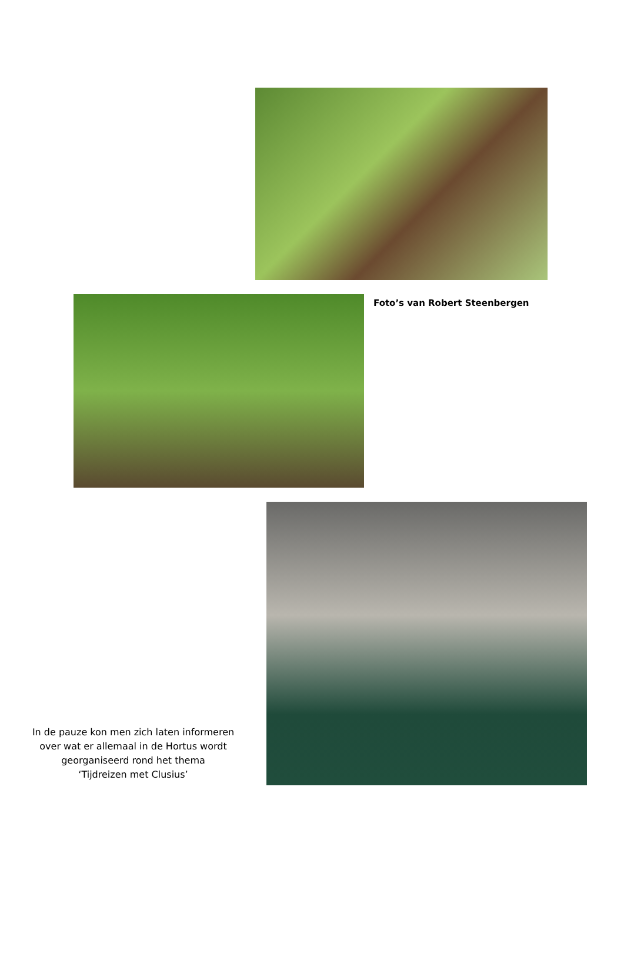Foto’s van Robert Steenbergen
In de pauze kon men zich laten informeren
over wat er allemaal in de Hortus wordt
georganiseerd rond het thema
‘Tijdreizen met Clusius’